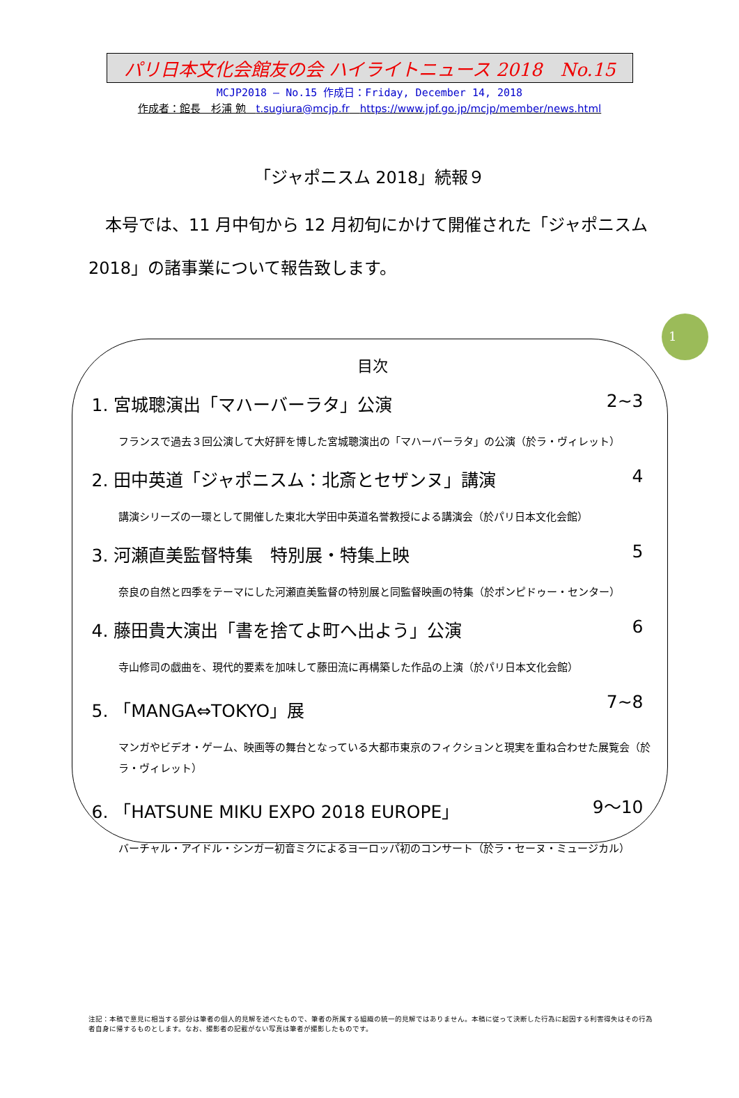パリ日本文化会館友の会 ハイライトニュース 2018　No.15
MCJP2018 — No.15 作成日：Friday, December 14, 2018
作成者：館長　杉浦 勉　t.sugiura@mcjp.fr　https://www.jpf.go.jp/mcjp/member/news.html
「ジャポニスム 2018」続報９
本号では、11 月中旬から 12 月初旬にかけて開催された「ジャポニスム 2018」の諸事業について報告致します。
1
目次
1. 宮城聰演出「マハーバーラタ」公演 2~3
フランスで過去３回公演して大好評を博した宮城聰演出の「マハーバーラタ」の公演（於ラ・ヴィレット）
2. 田中英道「ジャポニスム：北斎とセザンヌ」講演 4
講演シリーズの一環として開催した東北大学田中英道名誉教授による講演会（於パリ日本文化会館）
3. 河瀬直美監督特集　特別展・特集上映 5
奈良の自然と四季をテーマにした河瀬直美監督の特別展と同監督映画の特集（於ポンピドゥー・センター）
4. 藤田貴大演出「書を捨てよ町へ出よう」公演 6
寺山修司の戯曲を、現代的要素を加味して藤田流に再構築した作品の上演（於パリ日本文化会館）
5. 「MANGA⇔TOKYO」展 7~8
マンガやビデオ・ゲーム、映画等の舞台となっている大都市東京のフィクションと現実を重ね合わせた展覧会（於ラ・ヴィレット）
6. 「HATSUNE MIKU EXPO 2018 EUROPE」 9～10
バーチャル・アイドル・シンガー初音ミクによるヨーロッパ初のコンサート（於ラ・セーヌ・ミュージカル）
注記：本稿で意見に相当する部分は筆者の個人的見解を述べたもので、筆者の所属する組織の統一的見解ではありません。本稿に従って決断した行為に起因する利害得失はその行為者自身に帰するものとします。なお、撮影者の記載がない写真は筆者が撮影したものです。